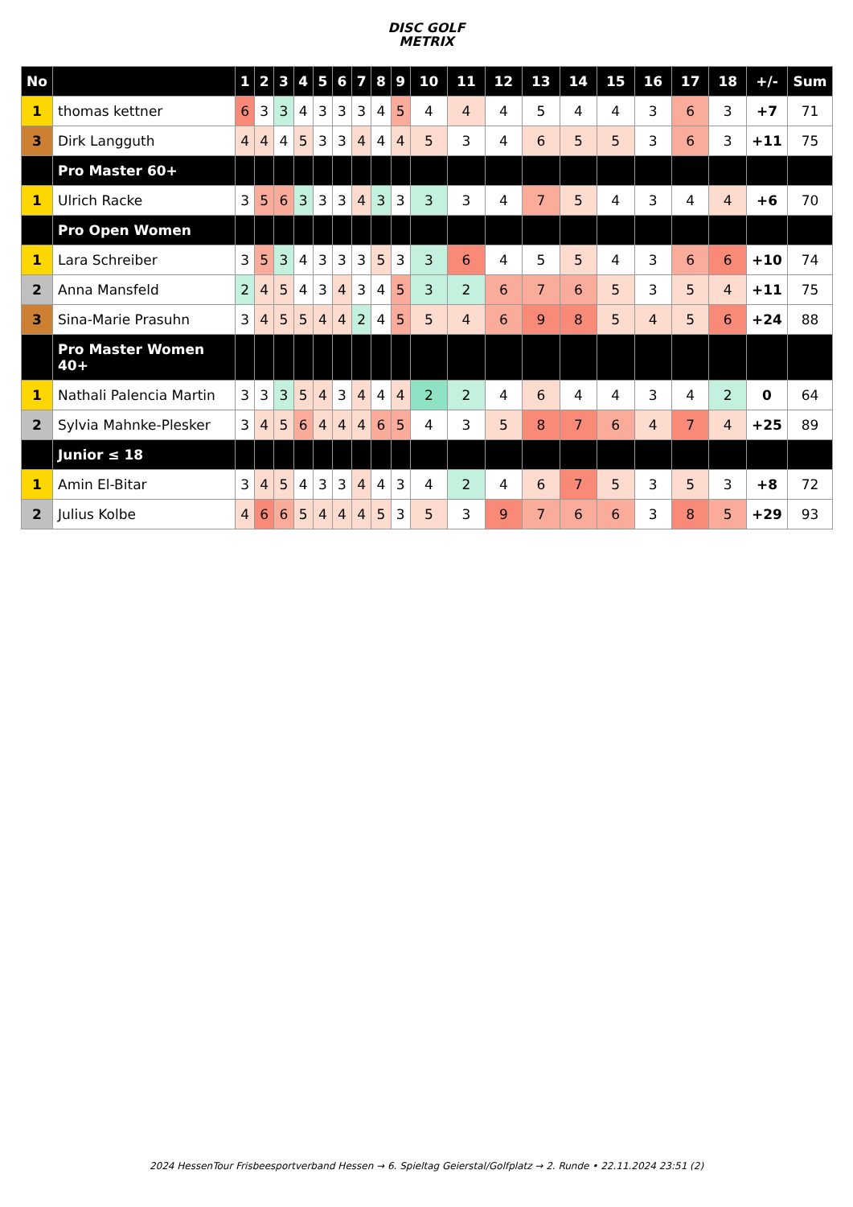DISC GOLF
METRIX
| No | | 1 | 2 | 3 | 4 | 5 | 6 | 7 | 8 | 9 | 10 | 11 | 12 | 13 | 14 | 15 | 16 | 17 | 18 | +/- | Sum |
| --- | --- | --- | --- | --- | --- | --- | --- | --- | --- | --- | --- | --- | --- | --- | --- | --- | --- | --- | --- | --- | --- |
| 1 | thomas kettner | 6 | 3 | 3 | 4 | 3 | 3 | 3 | 4 | 5 | 4 | 4 | 4 | 5 | 4 | 4 | 3 | 6 | 3 | +7 | 71 |
| 3 | Dirk Langguth | 4 | 4 | 4 | 5 | 3 | 3 | 4 | 4 | 4 | 5 | 3 | 4 | 6 | 5 | 5 | 3 | 6 | 3 | +11 | 75 |
| | Pro Master 60+ | | | | | | | | | | | | | | | | | | | | |
| 1 | Ulrich Racke | 3 | 5 | 6 | 3 | 3 | 3 | 4 | 3 | 3 | 3 | 3 | 4 | 7 | 5 | 4 | 3 | 4 | 4 | +6 | 70 |
| | Pro Open Women | | | | | | | | | | | | | | | | | | | | |
| 1 | Lara Schreiber | 3 | 5 | 3 | 4 | 3 | 3 | 3 | 5 | 3 | 3 | 6 | 4 | 5 | 5 | 4 | 3 | 6 | 6 | +10 | 74 |
| 2 | Anna Mansfeld | 2 | 4 | 5 | 4 | 3 | 4 | 3 | 4 | 5 | 3 | 2 | 6 | 7 | 6 | 5 | 3 | 5 | 4 | +11 | 75 |
| 3 | Sina-Marie Prasuhn | 3 | 4 | 5 | 5 | 4 | 4 | 2 | 4 | 5 | 5 | 4 | 6 | 9 | 8 | 5 | 4 | 5 | 6 | +24 | 88 |
| | Pro Master Women 40+ | | | | | | | | | | | | | | | | | | | | |
| 1 | Nathali Palencia Martin | 3 | 3 | 3 | 5 | 4 | 3 | 4 | 4 | 4 | 2 | 2 | 4 | 6 | 4 | 4 | 3 | 4 | 2 | 0 | 64 |
| 2 | Sylvia Mahnke-Plesker | 3 | 4 | 5 | 6 | 4 | 4 | 4 | 6 | 5 | 4 | 3 | 5 | 8 | 7 | 6 | 4 | 7 | 4 | +25 | 89 |
| | Junior ≤ 18 | | | | | | | | | | | | | | | | | | | | |
| 1 | Amin El-Bitar | 3 | 4 | 5 | 4 | 3 | 3 | 4 | 4 | 3 | 4 | 2 | 4 | 6 | 7 | 5 | 3 | 5 | 3 | +8 | 72 |
| 2 | Julius Kolbe | 4 | 6 | 6 | 5 | 4 | 4 | 4 | 5 | 3 | 5 | 3 | 9 | 7 | 6 | 6 | 3 | 8 | 5 | +29 | 93 |
2024 HessenTour Frisbeesportverband Hessen → 6. Spieltag Geierstal/Golfplatz → 2. Runde • 22.11.2024 23:51 (2)